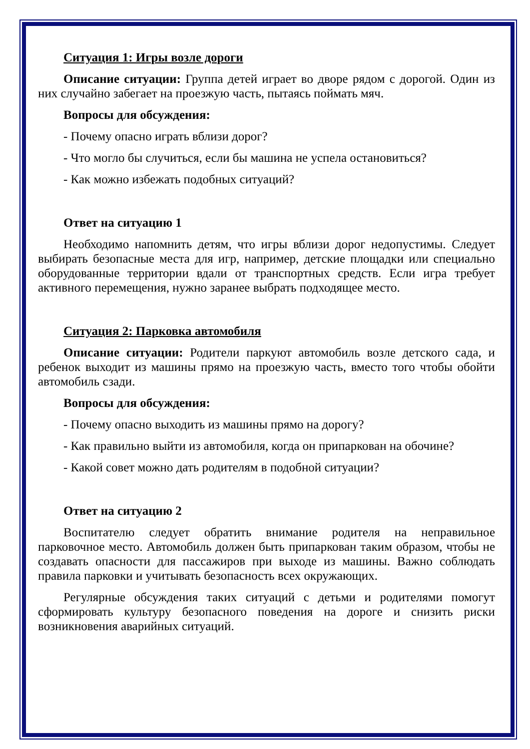Ситуация 1: Игры возле дороги
Описание ситуации: Группа детей играет во дворе рядом с дорогой. Один из них случайно забегает на проезжую часть, пытаясь поймать мяч.
Вопросы для обсуждения:
- Почему опасно играть вблизи дорог?
- Что могло бы случиться, если бы машина не успела остановиться?
- Как можно избежать подобных ситуаций?
Ответ на ситуацию 1
Необходимо напомнить детям, что игры вблизи дорог недопустимы. Следует выбирать безопасные места для игр, например, детские площадки или специально оборудованные территории вдали от транспортных средств. Если игра требует активного перемещения, нужно заранее выбрать подходящее место.
Ситуация 2: Парковка автомобиля
Описание ситуации: Родители паркуют автомобиль возле детского сада, и ребенок выходит из машины прямо на проезжую часть, вместо того чтобы обойти автомобиль сзади.
Вопросы для обсуждения:
- Почему опасно выходить из машины прямо на дорогу?
- Как правильно выйти из автомобиля, когда он припаркован на обочине?
- Какой совет можно дать родителям в подобной ситуации?
Ответ на ситуацию 2
Воспитателю следует обратить внимание родителя на неправильное парковочное место. Автомобиль должен быть припаркован таким образом, чтобы не создавать опасности для пассажиров при выходе из машины. Важно соблюдать правила парковки и учитывать безопасность всех окружающих.
Регулярные обсуждения таких ситуаций с детьми и родителями помогут сформировать культуру безопасного поведения на дороге и снизить риски возникновения аварийных ситуаций.